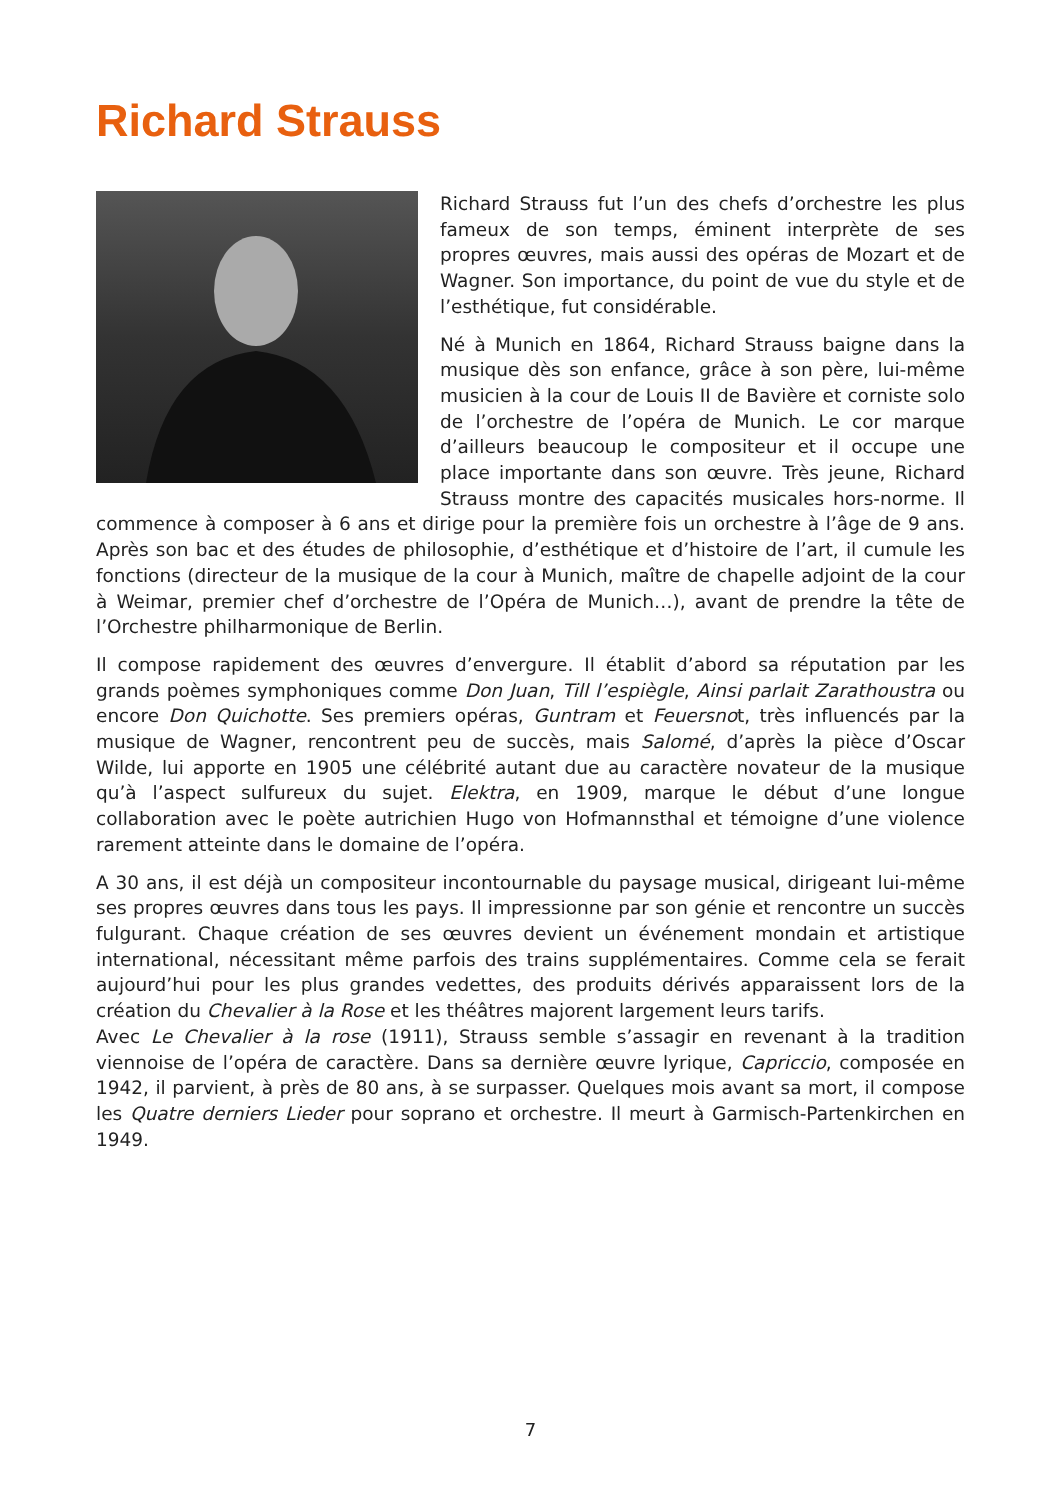Richard Strauss
Richard Strauss fut l’un des chefs d’orchestre les plus fameux de son temps, éminent interprète de ses propres œuvres, mais aussi des opéras de Mozart et de Wagner. Son importance, du point de vue du style et de l’esthétique, fut considérable.
Né à Munich en 1864, Richard Strauss baigne dans la musique dès son enfance, grâce à son père, lui-même musicien à la cour de Louis II de Bavière et corniste solo de l’orchestre de l’opéra de Munich. Le cor marque d’ailleurs beaucoup le compositeur et il occupe une place importante dans son œuvre. Très jeune, Richard Strauss montre des capacités musicales hors-norme. Il commence à composer à 6 ans et dirige pour la première fois un orchestre à l’âge de 9 ans. Après son bac et des études de philosophie, d’esthétique et d’histoire de l’art, il cumule les fonctions (directeur de la musique de la cour à Munich, maître de chapelle adjoint de la cour à Weimar, premier chef d’orchestre de l’Opéra de Munich…), avant de prendre la tête de l’Orchestre philharmonique de Berlin.
Il compose rapidement des œuvres d’envergure. Il établit d’abord sa réputation par les grands poèmes symphoniques comme Don Juan, Till l’espiègle, Ainsi parlait Zarathoustra ou encore Don Quichotte. Ses premiers opéras, Guntram et Feuersnot, très influencés par la musique de Wagner, rencontrent peu de succès, mais Salomé, d’après la pièce d’Oscar Wilde, lui apporte en 1905 une célébrité autant due au caractère novateur de la musique qu’à l’aspect sulfureux du sujet. Elektra, en 1909, marque le début d’une longue collaboration avec le poète autrichien Hugo von Hofmannsthal et témoigne d’une violence rarement atteinte dans le domaine de l’opéra.
A 30 ans, il est déjà un compositeur incontournable du paysage musical, dirigeant lui-même ses propres œuvres dans tous les pays. Il impressionne par son génie et rencontre un succès fulgurant. Chaque création de ses œuvres devient un événement mondain et artistique international, nécessitant même parfois des trains supplémentaires. Comme cela se ferait aujourd’hui pour les plus grandes vedettes, des produits dérivés apparaissent lors de la création du Chevalier à la Rose et les théâtres majorent largement leurs tarifs.
Avec Le Chevalier à la rose (1911), Strauss semble s’assagir en revenant à la tradition viennoise de l’opéra de caractère. Dans sa dernière œuvre lyrique, Capriccio, composée en 1942, il parvient, à près de 80 ans, à se surpasser. Quelques mois avant sa mort, il compose les Quatre derniers Lieder pour soprano et orchestre. Il meurt à Garmisch-Partenkirchen en 1949.
7